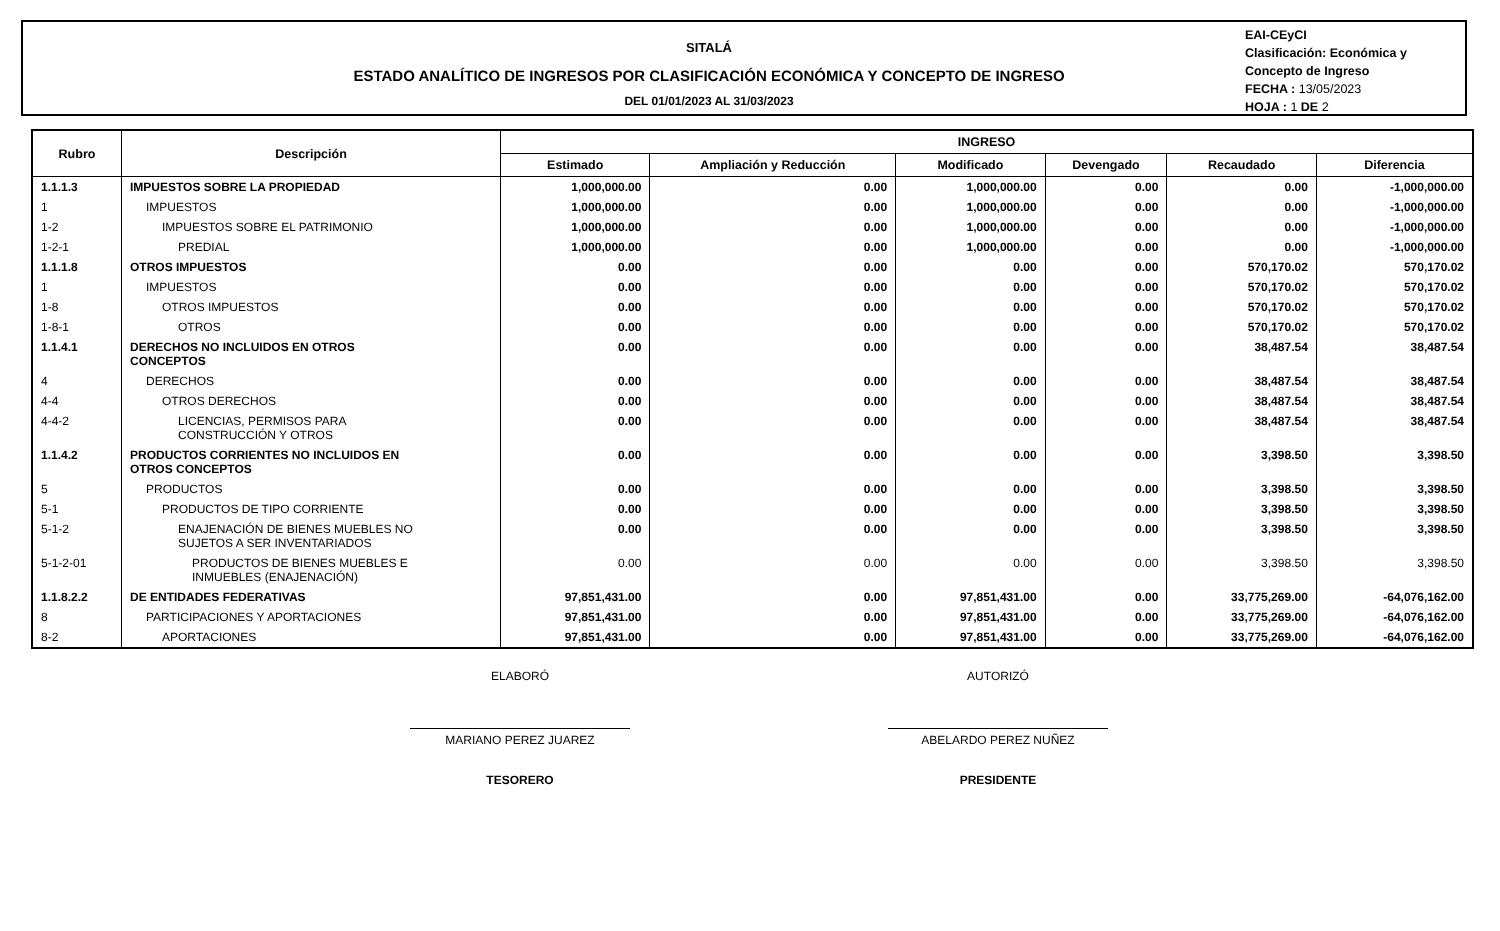SITALÁ
ESTADO ANALÍTICO DE INGRESOS POR CLASIFICACIÓN ECONÓMICA Y CONCEPTO DE INGRESO
DEL 01/01/2023 AL 31/03/2023
EAI-CEyCI
Clasificación: Económica y
Concepto de Ingreso
FECHA : 13/05/2023
HOJA : 1 DE 2
| Rubro | Descripción | INGRESO | | | | | |
| --- | --- | --- | --- | --- | --- | --- | --- |
| | | Estimado | Ampliación y Reducción | Modificado | Devengado | Recaudado | Diferencia |
| 1.1.1.3 | IMPUESTOS SOBRE LA PROPIEDAD | 1,000,000.00 | 0.00 | 1,000,000.00 | 0.00 | 0.00 | -1,000,000.00 |
| 1 | IMPUESTOS | 1,000,000.00 | 0.00 | 1,000,000.00 | 0.00 | 0.00 | -1,000,000.00 |
| 1-2 | IMPUESTOS SOBRE EL PATRIMONIO | 1,000,000.00 | 0.00 | 1,000,000.00 | 0.00 | 0.00 | -1,000,000.00 |
| 1-2-1 | PREDIAL | 1,000,000.00 | 0.00 | 1,000,000.00 | 0.00 | 0.00 | -1,000,000.00 |
| 1.1.1.8 | OTROS IMPUESTOS | 0.00 | 0.00 | 0.00 | 0.00 | 570,170.02 | 570,170.02 |
| 1 | IMPUESTOS | 0.00 | 0.00 | 0.00 | 0.00 | 570,170.02 | 570,170.02 |
| 1-8 | OTROS IMPUESTOS | 0.00 | 0.00 | 0.00 | 0.00 | 570,170.02 | 570,170.02 |
| 1-8-1 | OTROS | 0.00 | 0.00 | 0.00 | 0.00 | 570,170.02 | 570,170.02 |
| 1.1.4.1 | DERECHOS NO INCLUIDOS EN OTROS CONCEPTOS | 0.00 | 0.00 | 0.00 | 0.00 | 38,487.54 | 38,487.54 |
| 4 | DERECHOS | 0.00 | 0.00 | 0.00 | 0.00 | 38,487.54 | 38,487.54 |
| 4-4 | OTROS DERECHOS | 0.00 | 0.00 | 0.00 | 0.00 | 38,487.54 | 38,487.54 |
| 4-4-2 | LICENCIAS, PERMISOS PARA CONSTRUCCIÓN Y OTROS | 0.00 | 0.00 | 0.00 | 0.00 | 38,487.54 | 38,487.54 |
| 1.1.4.2 | PRODUCTOS CORRIENTES NO INCLUIDOS EN OTROS CONCEPTOS | 0.00 | 0.00 | 0.00 | 0.00 | 3,398.50 | 3,398.50 |
| 5 | PRODUCTOS | 0.00 | 0.00 | 0.00 | 0.00 | 3,398.50 | 3,398.50 |
| 5-1 | PRODUCTOS DE TIPO CORRIENTE | 0.00 | 0.00 | 0.00 | 0.00 | 3,398.50 | 3,398.50 |
| 5-1-2 | ENAJENACIÓN DE BIENES MUEBLES NO SUJETOS A SER INVENTARIADOS | 0.00 | 0.00 | 0.00 | 0.00 | 3,398.50 | 3,398.50 |
| 5-1-2-01 | PRODUCTOS DE BIENES MUEBLES E INMUEBLES (ENAJENACIÓN) | 0.00 | 0.00 | 0.00 | 0.00 | 3,398.50 | 3,398.50 |
| 1.1.8.2.2 | DE ENTIDADES FEDERATIVAS | 97,851,431.00 | 0.00 | 97,851,431.00 | 0.00 | 33,775,269.00 | -64,076,162.00 |
| 8 | PARTICIPACIONES Y APORTACIONES | 97,851,431.00 | 0.00 | 97,851,431.00 | 0.00 | 33,775,269.00 | -64,076,162.00 |
| 8-2 | APORTACIONES | 97,851,431.00 | 0.00 | 97,851,431.00 | 0.00 | 33,775,269.00 | -64,076,162.00 |
ELABORÓ
MARIANO PEREZ JUAREZ
TESORERO
AUTORIZÓ
ABELARDO PEREZ NUÑEZ
PRESIDENTE